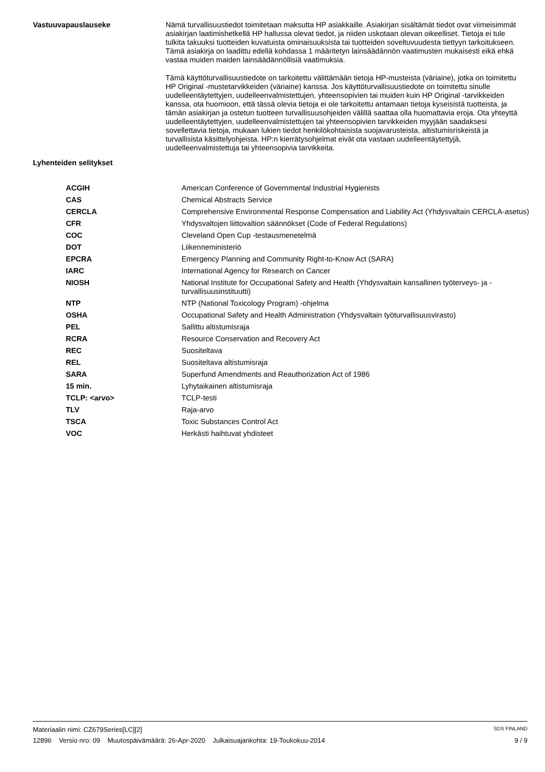Vastuuvapauslauseke
Nämä turvallisuustiedot toimitetaan maksutta HP asiakkaille. Asiakirjan sisältämät tiedot ovat viimeisimmät asiakirjan laatimishetkellä HP hallussa olevat tiedot, ja niiden uskotaan olevan oikeelliset. Tietoja ei tule tulkita takuuksi tuotteiden kuvatuista ominaisuuksista tai tuotteiden soveltuvuudesta tiettyyn tarkoitukseen. Tämä asiakirja on laadittu edellä kohdassa 1 määritetyn lainsäädännön vaatimusten mukaisesti eikä ehkä vastaa muiden maiden lainsäädännöllisiä vaatimuksia.
Tämä käyttöturvallisuustiedote on tarkoitettu välittämään tietoja HP-musteista (väriaine), jotka on toimitettu HP Original -mustetarvikkeiden (väriaine) kanssa. Jos käyttöturvallisuustiedote on toimitettu sinulle uudelleentäytettyjen, uudelleenvalmistettujen, yhteensopivien tai muiden kuin HP Original -tarvikkeiden kanssa, ota huomioon, että tässä olevia tietoja ei ole tarkoitettu antamaan tietoja kyseisistä tuotteista, ja tämän asiakirjan ja ostetun tuotteen turvallisuusohjeiden välillä saattaa olla huomattavia eroja. Ota yhteyttä uudelleentäytettyjen, uudelleenvalmistettujen tai yhteensopivien tarvikkeiden myyjään saadaksesi sovellettavia tietoja, mukaan lukien tiedot henkilökohtaisista suojavarusteista, altistumisriskeistä ja turvallisista käsittelyohjeista. HP:n kierrätysohjelmat eivät ota vastaan uudelleentäytettyjä, uudelleenvalmistettuja tai yhteensopivia tarvikkeita.
Lyhenteiden selitykset
| ACGIH | American Conference of Governmental Industrial Hygienists |
| CAS | Chemical Abstracts Service |
| CERCLA | Comprehensive Environmental Response Compensation and Liability Act (Yhdysvaltain CERCLA-asetus) |
| CFR | Yhdysvaltojen liittovaltion säännökset (Code of Federal Regulations) |
| COC | Cleveland Open Cup -testausmenetelmä |
| DOT | Liikenneministeriö |
| EPCRA | Emergency Planning and Community Right-to-Know Act (SARA) |
| IARC | International Agency for Research on Cancer |
| NIOSH | National Institute for Occupational Safety and Health (Yhdysvaltain kansallinen työterveys- ja -turvallisuusinstituutti) |
| NTP | NTP (National Toxicology Program) -ohjelma |
| OSHA | Occupational Safety and Health Administration (Yhdysvaltain työturvallisuusvirasto) |
| PEL | Sallittu altistumisraja |
| RCRA | Resource Conservation and Recovery Act |
| REC | Suositeltava |
| REL | Suositeltava altistumisraja |
| SARA | Superfund Amendments and Reauthorization Act of 1986 |
| 15 min. | Lyhytaikainen altistumisraja |
| TCLP: <arvo> | TCLP-testi |
| TLV | Raja-arvo |
| TSCA | Toxic Substances Control Act |
| VOC | Herkästi haihtuvat yhdisteet |
Materiaalin nimi: CZ679Series[LC][2] SDS FINLAND
12896 Versio nro: 09 Muutospäivämäärä: 26-Apr-2020 Julkaisuajankohta: 19-Toukokuu-2014 9 / 9